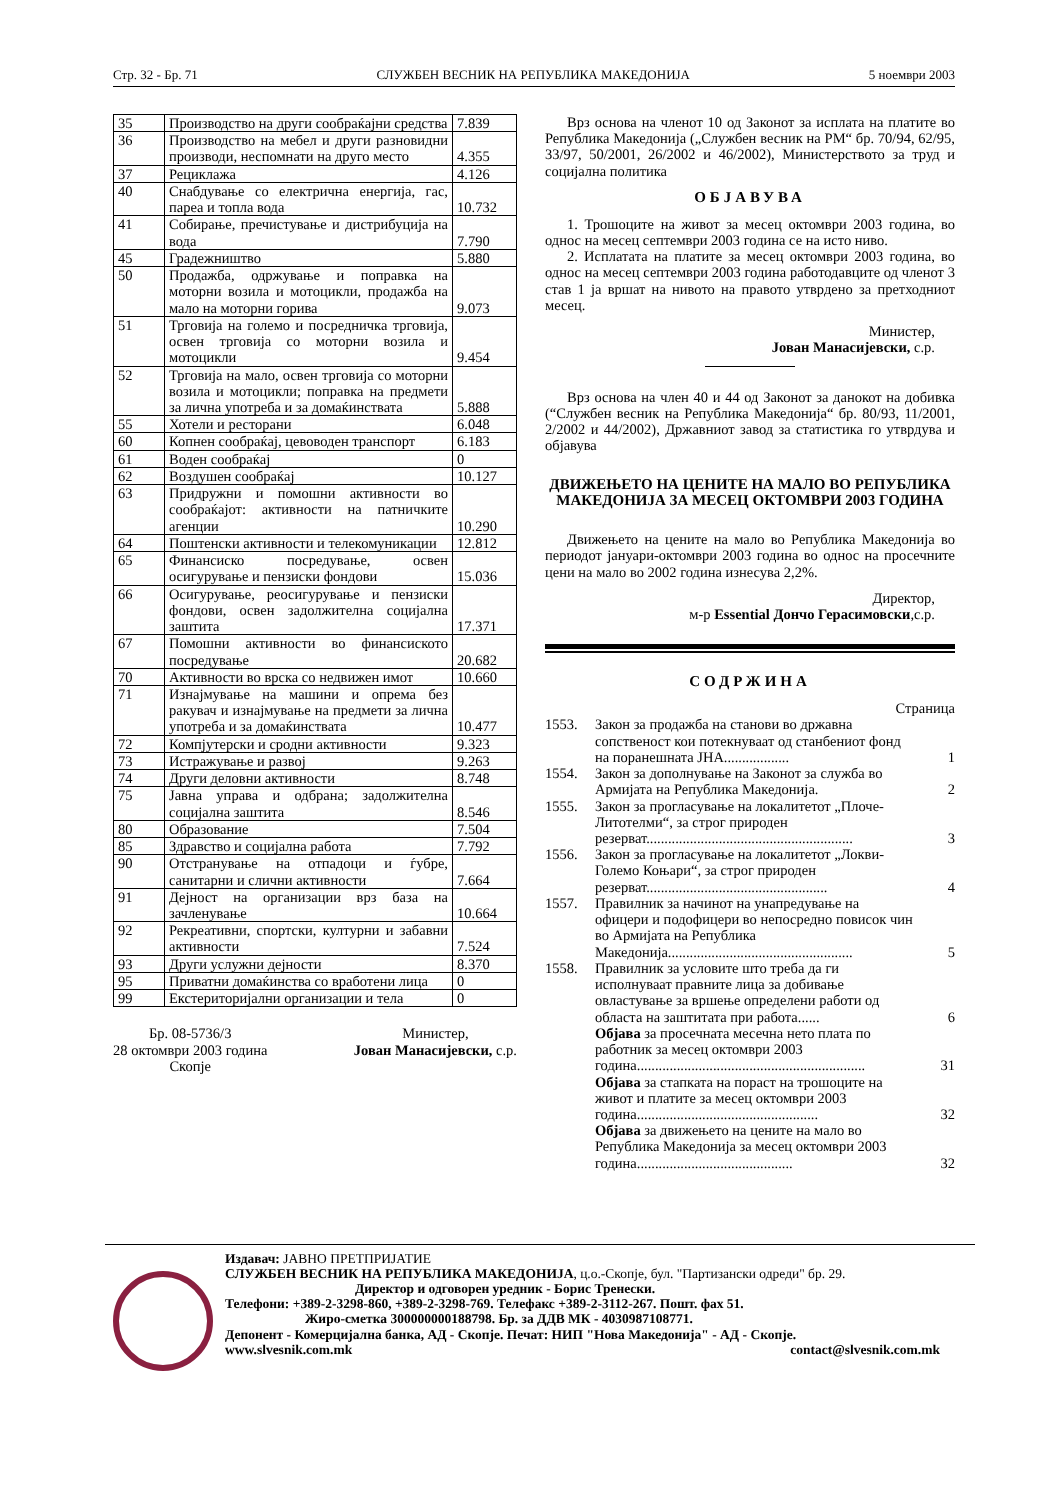Стр. 32 - Бр. 71 СЛУЖБЕН ВЕСНИК НА РЕПУБЛИКА МАКЕДОНИЈА 5 ноември 2003
| 35 | Производство на други сообраќајни средства | 7.839 |
| 36 | Производство на мебел и други разновидни производи, неспомнати на друго место | 4.355 |
| 37 | Рециклажа | 4.126 |
| 40 | Снабдување со електрична енергија, гас, пареа и топла вода | 10.732 |
| 41 | Собирање, пречистување и дистрибуција на вода | 7.790 |
| 45 | Градежништво | 5.880 |
| 50 | Продажба, одржување и поправка на моторни возила и мотоцикли, продажба на мало на моторни горива | 9.073 |
| 51 | Трговија на големо и посредничка трговија, освен трговија со моторни возила и мотоцикли | 9.454 |
| 52 | Трговија на мало, освен трговија со моторни возила и мотоцикли; поправка на предмети за лична употреба и за домаќинствата | 5.888 |
| 55 | Хотели и ресторани | 6.048 |
| 60 | Копнен сообраќај, цевоводен транспорт | 6.183 |
| 61 | Воден сообраќај | 0 |
| 62 | Воздушен сообраќај | 10.127 |
| 63 | Придружни и помошни активности во сообраќајот: активности на патничките агенции | 10.290 |
| 64 | Поштенски активности и телекомуникации | 12.812 |
| 65 | Финансиско посредување, освен осигурување и пензиски фондови | 15.036 |
| 66 | Осигурување, реосигурување и пензиски фондови, освен задолжителна социјална заштита | 17.371 |
| 67 | Помошни активности во финансиското посредување | 20.682 |
| 70 | Активности во врска со недвижен имот | 10.660 |
| 71 | Изнајмување на машини и опрема без ракувач и изнајмување на предмети за лична употреба и за домаќинствата | 10.477 |
| 72 | Компјутерски и сродни активности | 9.323 |
| 73 | Истражување и развој | 9.263 |
| 74 | Други деловни активности | 8.748 |
| 75 | Јавна управа и одбрана; задолжителна социјална заштита | 8.546 |
| 80 | Образование | 7.504 |
| 85 | Здравство и социјална работа | 7.792 |
| 90 | Отстранување на отпадоци и ѓубре, санитарни и слични активности | 7.664 |
| 91 | Дејност на организации врз база на зачленување | 10.664 |
| 92 | Рекреативни, спортски, културни и забавни активности | 7.524 |
| 93 | Други услужни дејности | 8.370 |
| 95 | Приватни домаќинства со вработени лица | 0 |
| 99 | Екстериторијални организации и тела | 0 |
Бр. 08-5736/3
28 октомври 2003 година
Скопје
Министер,
Јован Манасијевски, с.р.
Врз основа на членот 10 од Законот за исплата на платите во Република Македонија („Службен весник на РМ“ бр. 70/94, 62/95, 33/97, 50/2001, 26/2002 и 46/2002), Министерството за труд и социјална политика
ОБЈАВУВА
1. Трошоците на живот за месец октомври 2003 година, во однос на месец септември 2003 година се на исто ниво.
2. Исплатата на платите за месец октомври 2003 година, во однос на месец септември 2003 година работодавците од членот 3 став 1 ја вршат на нивото на правото утврдено за претходниот месец.
Министер,
Јован Манасијевски, с.р.
Врз основа на член 40 и 44 од Законот за данокот на добивка (“Службен весник на Република Македонија“ бр. 80/93, 11/2001, 2/2002 и 44/2002), Државниот завод за статистика го утврдува и објавува
ДВИЖЕЊЕТО НА ЦЕНИТЕ НА МАЛО ВО РЕПУБЛИКА МАКЕДОНИЈА ЗА МЕСЕЦ ОКТОМВРИ 2003 ГОДИНА
Движењето на цените на мало во Република Македонија во периодот јануари-октомври 2003 година во однос на просечните цени на мало во 2002 година изнесува 2,2%.
Директор,
м-р Essential Дончо Герасимовски,с.р.
СОДРЖИНА
Страница
| 1553. | Закон за продажба на станови во државна сопственост кои потекнуваат од станбениот фонд на поранешната ЈНА.................. | 1 |
| 1554. | Закон за дополнување на Законот за служба во Армијата на Република Македонија. | 2 |
| 1555. | Закон за прогласување на локалитетот „Плоче-Литотелми“, за строг природен резерват......................................................... | 3 |
| 1556. | Закон за прогласување на локалитетот „Локви-Големо Коњари“, за строг природен резерват.................................................. | 4 |
| 1557. | Правилник за начинот на унапредување на офицери и подофицери во непосредно повисок чин во Армијата на Република Македонија................................................... | 5 |
| 1558. | Правилник за условите што треба да ги исполнуваат правните лица за добивање овластување за вршење определени работи од областа на заштитата при работа...... | 6 |
| | Објава за просечната месечна нето плата по работник за месец октомври 2003 година............................................................... | 31 |
| | Објава за стапката на пораст на трошоците на живот и платите за месец октомври 2003 година.................................................. | 32 |
| | Објава за движењето на цените на мало во Република Македонија за месец октомври 2003 година........................................... | 32 |
Издавач: ЈАВНО ПРЕТПРИЈАТИЕ
СЛУЖБЕН ВЕСНИК НА РЕПУБЛИКА МАКЕДОНИЈА, ц.о.-Скопје, бул. "Партизански одреди" бр. 29.
Директор и одговорен уредник - Борис Тренески.
Телефони: +389-2-3298-860, +389-2-3298-769. Телефакс +389-2-3112-267. Пошт. фах 51.
Жиро-сметка 300000000188798. Бр. за ДДВ МК - 4030987108771.
Депонент - Комерцијална банка, АД - Скопје. Печат: НИП "Нова Македонија" - АД - Скопје.
www.slvesnik.com.mk contact@slvesnik.com.mk